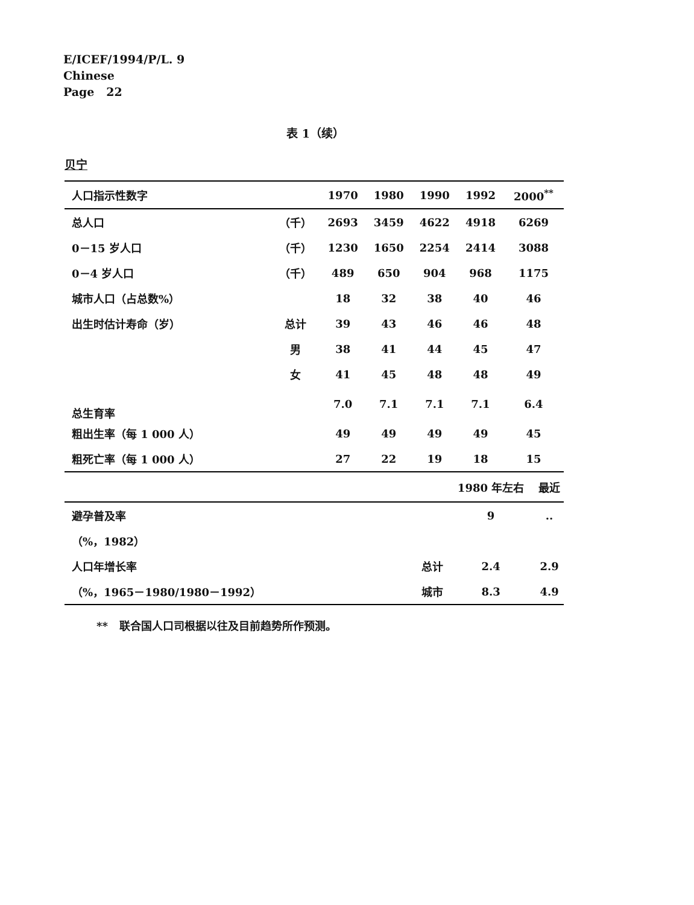E/ICEF/1994/P/L. 9
Chinese
Page 22
表 1（续）
贝宁
| 人口指示性数字 | | 1970 | 1980 | 1990 | 1992 | 2000<sup>**</sup> |
| --- | --- | --- | --- | --- | --- | --- |
| 总人口 | （千） | 2693 | 3459 | 4622 | 4918 | 6269 |
| 0－15 岁人口 | （千） | 1230 | 1650 | 2254 | 2414 | 3088 |
| 0－4 岁人口 | （千） | 489 | 650 | 904 | 968 | 1175 |
| 城市人口（占总数%） | | 18 | 32 | 38 | 40 | 46 |
| 出生时估计寿命（岁） | 总计 | 39 | 43 | 46 | 46 | 48 |
| | 男 | 38 | 41 | 44 | 45 | 47 |
| | 女 | 41 | 45 | 48 | 48 | 49 |
| 总生育率 | | 7.0 | 7.1 | 7.1 | 7.1 | 6.4 |
| 粗出生率（每 1 000 人） | | 49 | 49 | 49 | 49 | 45 |
| 粗死亡率（每 1 000 人） | | 27 | 22 | 19 | 18 | 15 |
| | | 1980 年左右 | 最近 |
| --- | --- | --- | --- |
| 避孕普及率 | | 9 | .. |
| （%，1982） | | | |
| 人口年增长率 | 总计 | 2.4 | 2.9 |
| （%，1965－1980/1980－1992） | 城市 | 8.3 | 4.9 |
** 联合国人口司根据以往及目前趋势所作预测。